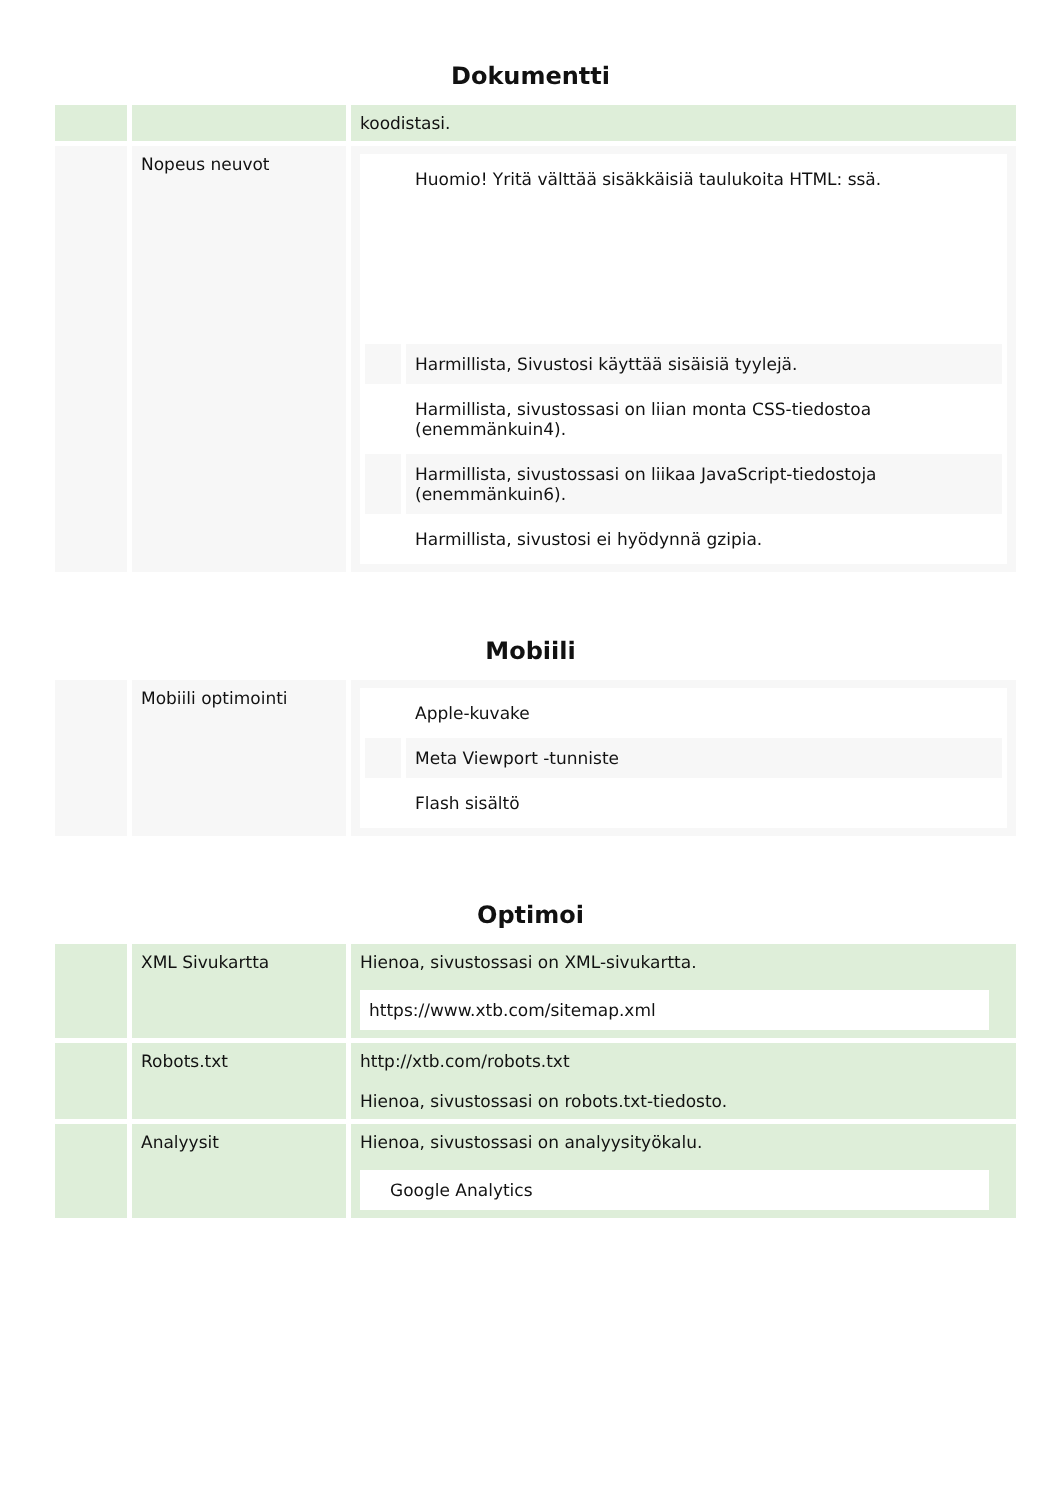Dokumentti
| | | koodistasi. |
| | Nopeus neuvot | / / Huomio! Yritä välttää sisäkkäisiä taulukoita HTML: ssä. / / / Harmillista, Sivustosi käyttää sisäisiä tyylejä. / / / Harmillista, sivustossasi on liian monta CSS-tiedostoa (enemmänkuin4). / / / Harmillista, sivustossasi on liikaa JavaScript-tiedostoja (enemmänkuin6). / / / Harmillista, sivustosi ei hyödynnä gzipia. / |
Mobiili
| | Mobiili optimointi | / / Apple-kuvake / / / Meta Viewport -tunniste / / / Flash sisältö / |
Optimoi
| | XML Sivukartta | Hienoa, sivustossasi on XML-sivukartta. https://www.xtb.com/sitemap.xml |
| | Robots.txt | http://xtb.com/robots.txt Hienoa, sivustossasi on robots.txt-tiedosto. |
| | Analyysit | Hienoa, sivustossasi on analyysityökalu. Google Analytics |